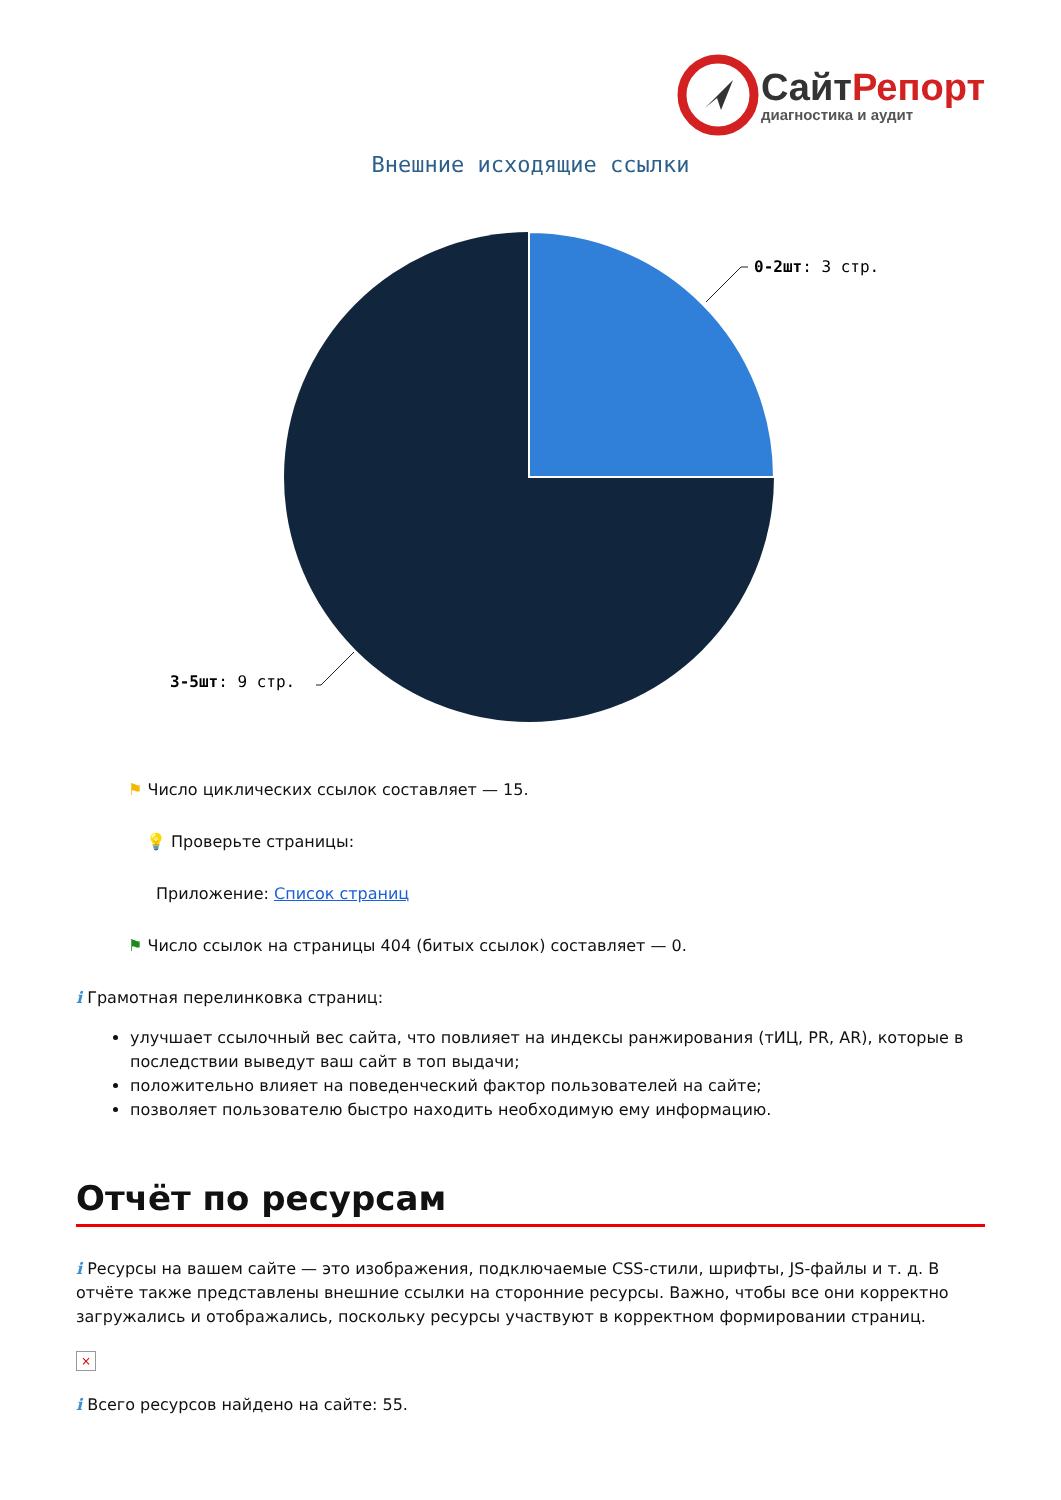СайтРепорт
диагностика и аудит
Внешние исходящие ссылки
0-2шт: 3 стр.
3-5шт: 9 стр.
⚑ Число циклических ссылок составляет — 15.
💡 Проверьте страницы:
Приложение: Список страниц
⚑ Число ссылок на страницы 404 (битых ссылок) составляет — 0.
i Грамотная перелинковка страниц:
улучшает ссылочный вес сайта, что повлияет на индексы ранжирования (тИЦ, PR, AR), которые в последствии выведут ваш сайт в топ выдачи;
положительно влияет на поведенческий фактор пользователей на сайте;
позволяет пользователю быстро находить необходимую ему информацию.
Отчёт по ресурсам
i Ресурсы на вашем сайте — это изображения, подключаемые CSS-стили, шрифты, JS-файлы и т. д. В отчёте также представлены внешние ссылки на сторонние ресурсы. Важно, чтобы все они корректно загружались и отображались, поскольку ресурсы участвуют в корректном формировании страниц.
×
i Всего ресурсов найдено на сайте: 55.